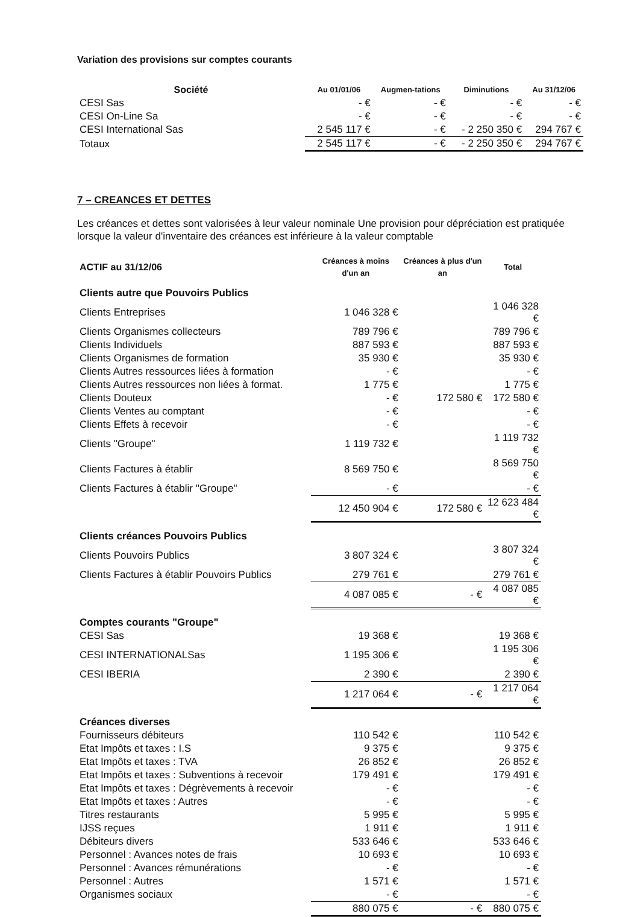Variation des provisions sur comptes courants
| Société | Au 01/01/06 | Augmen-tations | Diminutions | Au 31/12/06 |
| --- | --- | --- | --- | --- |
| CESI Sas | - € | - € | - € | - € |
| CESI On-Line Sa | - € | - € | - € | - € |
| CESI International Sas | 2 545 117 € | - € | - 2 250 350 € | 294 767 € |
| Totaux | 2 545 117 € | - € | - 2 250 350 € | 294 767 € |
7 – CREANCES ET DETTES
Les créances et dettes sont valorisées à leur valeur nominale Une provision pour dépréciation est pratiquée lorsque la valeur d'inventaire des créances est inférieure à la valeur comptable
| ACTIF au 31/12/06 | Créances à moins d'un an | Créances à plus d'un an | Total |
| --- | --- | --- | --- |
| Clients autre que Pouvoirs Publics | | | |
| Clients Entreprises | 1 046 328 € | | 1 046 328 € |
| Clients Organismes collecteurs | 789 796 € | | 789 796 € |
| Clients Individuels | 887 593 € | | 887 593 € |
| Clients Organismes de formation | 35 930 € | | 35 930 € |
| Clients Autres ressources liées à formation | - € | | - € |
| Clients Autres ressources non liées à format. | 1 775 € | | 1 775 € |
| Clients Douteux | - € | 172 580 € | 172 580 € |
| Clients Ventes au comptant | - € | | - € |
| Clients Effets à recevoir | - € | | - € |
| Clients "Groupe" | 1 119 732 € | | 1 119 732 € |
| Clients Factures à établir | 8 569 750 € | | 8 569 750 € |
| Clients Factures à établir "Groupe" | - € | | - € |
| | 12 450 904 € | 172 580 € | 12 623 484 € |
| Clients créances Pouvoirs Publics | | | |
| Clients Pouvoirs Publics | 3 807 324 € | | 3 807 324 € |
| Clients Factures à établir Pouvoirs Publics | 279 761 € | | 279 761 € |
| | 4 087 085 € | - € | 4 087 085 € |
| Comptes courants "Groupe" | | | |
| CESI Sas | 19 368 € | | 19 368 € |
| CESI INTERNATIONALSas | 1 195 306 € | | 1 195 306 € |
| CESI IBERIA | 2 390 € | | 2 390 € |
| | 1 217 064 € | - € | 1 217 064 € |
| Créances diverses | | | |
| Fournisseurs débiteurs | 110 542 € | | 110 542 € |
| Etat Impôts et taxes : I.S | 9 375 € | | 9 375 € |
| Etat Impôts et taxes : TVA | 26 852 € | | 26 852 € |
| Etat Impôts et taxes : Subventions à recevoir | 179 491 € | | 179 491 € |
| Etat Impôts et taxes : Dégrèvements à recevoir | - € | | - € |
| Etat Impôts et taxes : Autres | - € | | - € |
| Titres restaurants | 5 995 € | | 5 995 € |
| IJSS reçues | 1 911 € | | 1 911 € |
| Débiteurs divers | 533 646 € | | 533 646 € |
| Personnel : Avances notes de frais | 10 693 € | | 10 693 € |
| Personnel : Avances rémunérations | - € | | - € |
| Personnel : Autres | 1 571 € | | 1 571 € |
| Organismes sociaux | - € | | - € |
| | 880 075 € | - € | 880 075 € |